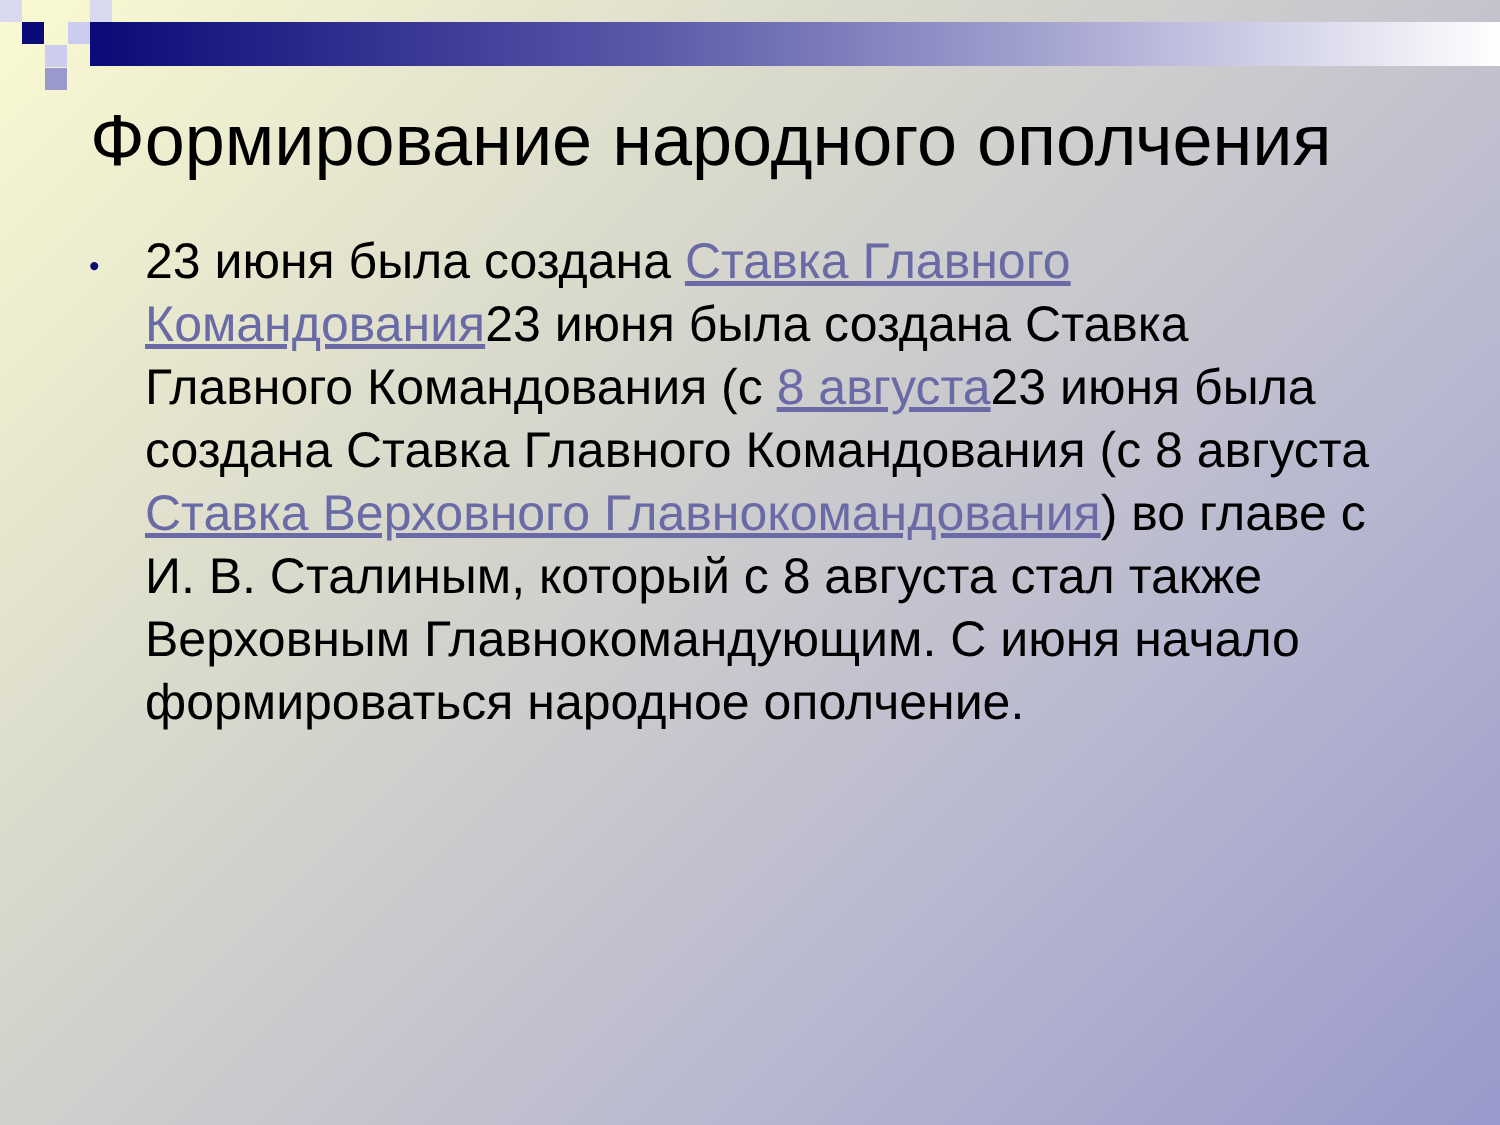Формирование народного ополчения
• 23 июня была создана Ставка Главного Командования23 июня была создана Ставка Главного Командования (с 8 августа23 июня была создана Ставка Главного Командования (с 8 августа Ставка Верховного Главнокомандования) во главе с И. В. Сталиным, который с 8 августа стал также Верховным Главнокомандующим. С июня начало формироваться народное ополчение.